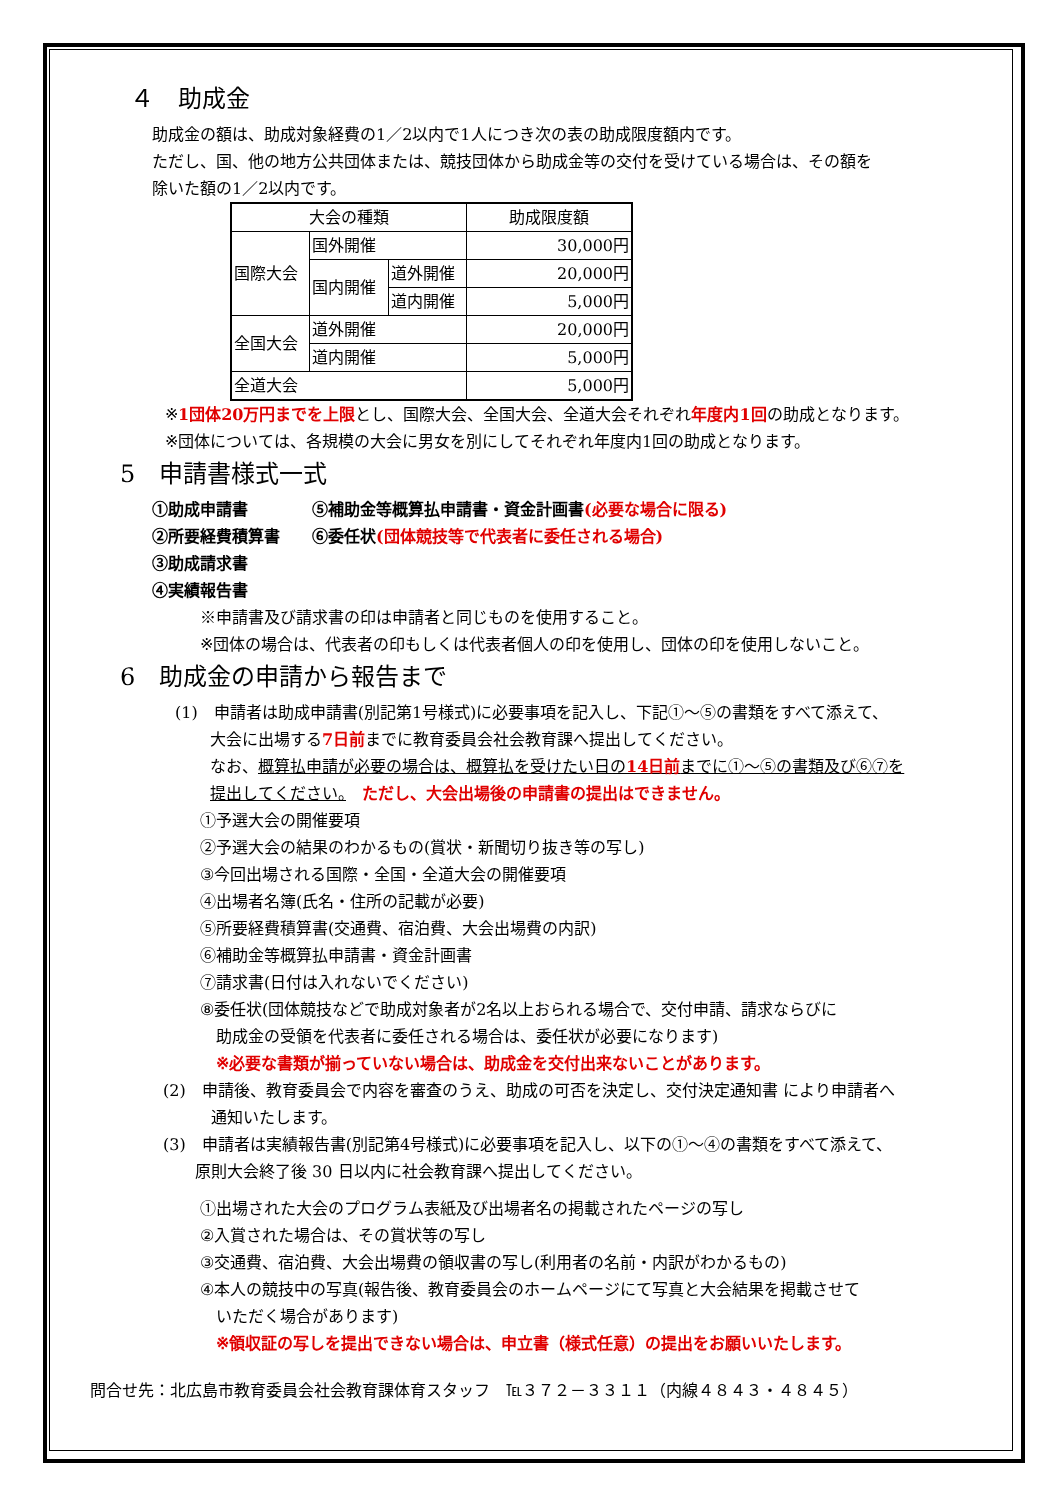４　助成金
助成金の額は、助成対象経費の1／2以内で1人につき次の表の助成限度額内です。
ただし、国、他の地方公共団体または、競技団体から助成金等の交付を受けている場合は、その額を
除いた額の1／2以内です。
| 大会の種類 | | | 助成限度額 |
| 国際大会 | 国外開催 | | 30,000円 |
| | 国内開催 | 道外開催 | 20,000円 |
| | | 道内開催 | 5,000円 |
| 全国大会 | 道外開催 | | 20,000円 |
| | 道内開催 | | 5,000円 |
| 全道大会 | | | 5,000円 |
※1団体20万円までを上限とし、国際大会、全国大会、全道大会それぞれ年度内1回の助成となります。
※団体については、各規模の大会に男女を別にしてそれぞれ年度内1回の助成となります。
5　申請書様式一式
①助成申請書　　　　⑤補助金等概算払申請書・資金計画書(必要な場合に限る)
②所要経費積算書　　⑥委任状(団体競技等で代表者に委任される場合)
③助成請求書
④実績報告書
※申請書及び請求書の印は申請者と同じものを使用すること。
※団体の場合は、代表者の印もしくは代表者個人の印を使用し、団体の印を使用しないこと。
6　助成金の申請から報告まで
(1)　申請者は助成申請書(別記第1号様式)に必要事項を記入し、下記①～⑤の書類をすべて添えて、
大会に出場する7日前までに教育委員会社会教育課へ提出してください。
なお、概算払申請が必要の場合は、概算払を受けたい日の14日前までに①～⑤の書類及び⑥⑦を
提出してください。　ただし、大会出場後の申請書の提出はできません。
①予選大会の開催要項
②予選大会の結果のわかるもの(賞状・新聞切り抜き等の写し)
③今回出場される国際・全国・全道大会の開催要項
④出場者名簿(氏名・住所の記載が必要)
⑤所要経費積算書(交通費、宿泊費、大会出場費の内訳)
⑥補助金等概算払申請書・資金計画書
⑦請求書(日付は入れないでください)
⑧委任状(団体競技などで助成対象者が2名以上おられる場合で、交付申請、請求ならびに
　助成金の受領を代表者に委任される場合は、委任状が必要になります)
　※必要な書類が揃っていない場合は、助成金を交付出来ないことがあります。
(2)　申請後、教育委員会で内容を審査のうえ、助成の可否を決定し、交付決定通知書 により申請者へ
　　　通知いたします。
(3)　申請者は実績報告書(別記第4号様式)に必要事項を記入し、以下の①～④の書類をすべて添えて、
　　原則大会終了後 30 日以内に社会教育課へ提出してください。
①出場された大会のプログラム表紙及び出場者名の掲載されたページの写し
②入賞された場合は、その賞状等の写し
③交通費、宿泊費、大会出場費の領収書の写し(利用者の名前・内訳がわかるもの)
④本人の競技中の写真(報告後、教育委員会のホームページにて写真と大会結果を掲載させて
　いただく場合があります)
　※領収証の写しを提出できない場合は、申立書（様式任意）の提出をお願いいたします。
問合せ先：北広島市教育委員会社会教育課体育スタッフ　℡３７２－３３１１（内線４８４３・４８４５）